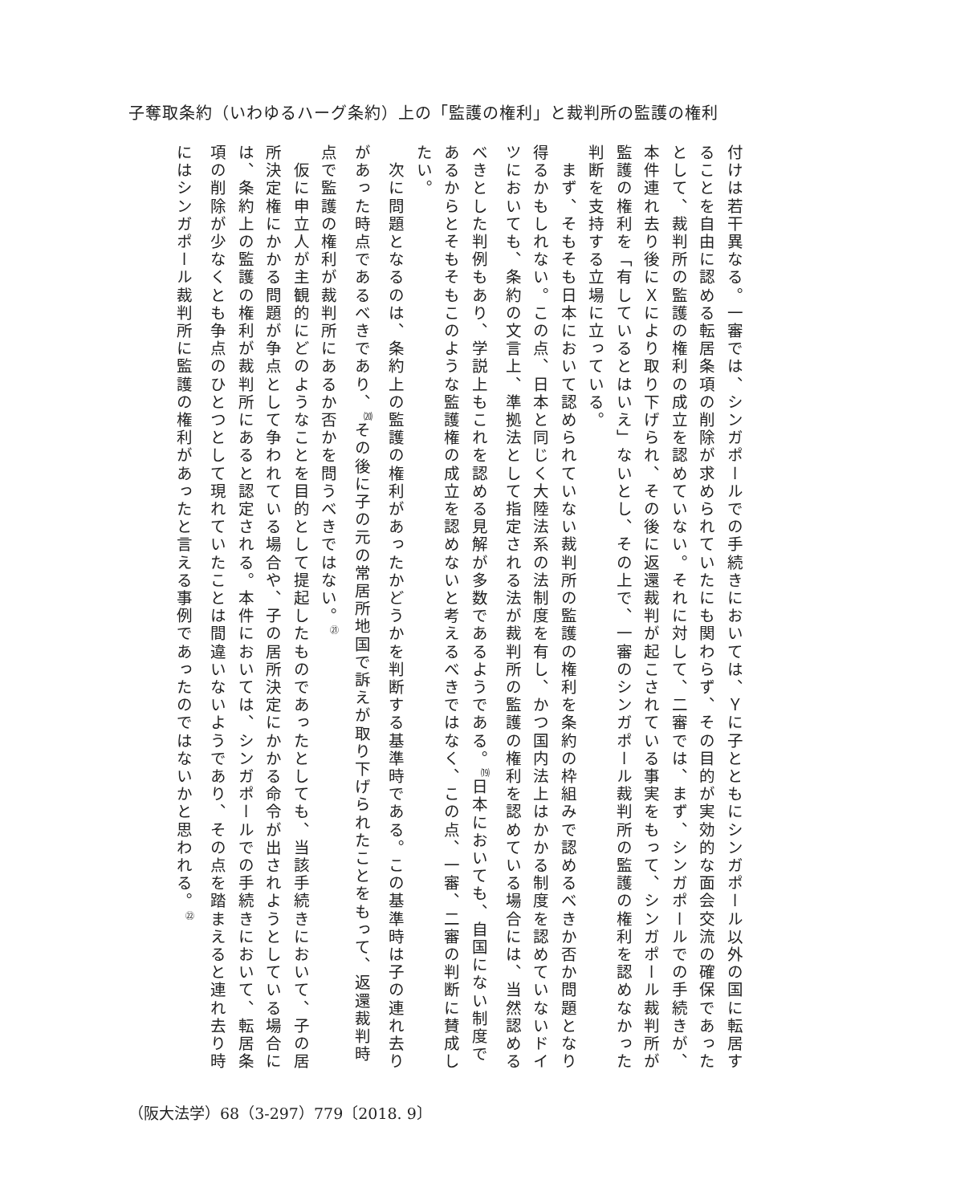子奪取条約（いわゆるハーグ条約）上の「監護の権利」と裁判所の監護の権利
付けは若干異なる。一審では、シンガポールでの手続きにおいては、Ｙに子とともにシンガポール以外の国に転居することを自由に認める転居条項の削除が求められていたにも関わらず、その目的が実効的な面会交流の確保であったとして、裁判所の監護の権利の成立を認めていない。それに対して、二審では、まず、シンガポールでの手続きが、本件連れ去り後にＸにより取り下げられ、その後に返還裁判が起こされている事実をもって、シンガポール裁判所が監護の権利を「有しているとはいえ」ないとし、その上で、一審のシンガポール裁判所の監護の権利を認めなかった判断を支持する立場に立っている。
　まず、そもそも日本において認められていない裁判所の監護の権利を条約の枠組みで認めるべきか否か問題となり得るかもしれない。この点、日本と同じく大陸法系の法制度を有し、かつ国内法上はかかる制度を認めていないドイツにおいても、条約の文言上、準拠法として指定される法が裁判所の監護の権利を認めている場合には、当然認めるべきとした判例もあり、学説上もこれを認める見解が多数であるようである。<sup>⒆</sup>日本においても、自国にない制度であるからとそもそもこのような監護権の成立を認めないと考えるべきではなく、この点、一審、二審の判断に賛成したい。
　次に問題となるのは、条約上の監護の権利があったかどうかを判断する基準時である。この基準時は子の連れ去りがあった時点であるべきであり、<sup>⒇</sup>その後に子の元の常居所地国で訴えが取り下げられたことをもって、返還裁判時点で監護の権利が裁判所にあるか否かを問うべきではない。<sup>㉑</sup>
　仮に申立人が主観的にどのようなことを目的として提起したものであったとしても、当該手続きにおいて、子の居所決定権にかかる問題が争点として争われている場合や、子の居所決定にかかる命令が出されようとしている場合には、条約上の監護の権利が裁判所にあると認定される。本件においては、シンガポールでの手続きにおいて、転居条項の削除が少なくとも争点のひとつとして現れていたことは間違いないようであり、その点を踏まえると連れ去り時にはシンガポール裁判所に監護の権利があったと言える事例であったのではないかと思われる。<sup>㉒</sup>
（阪大法学）68（3-297）779〔2018. 9〕